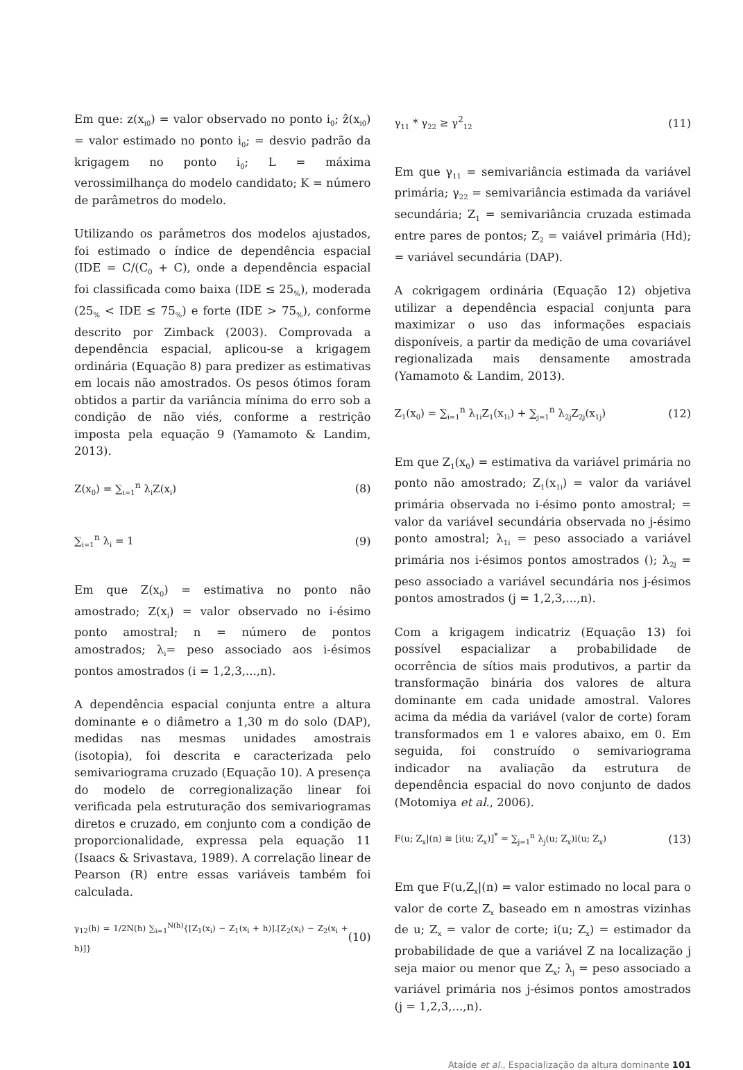Em que: z(x<sub>i0</sub>) = valor observado no ponto i<sub>0</sub>; ẑ(x<sub>i0</sub>) = valor estimado no ponto i<sub>0</sub>; = desvio padrão da krigagem no ponto i<sub>0</sub>; L = máxima verossimilhança do modelo candidato; K = número de parâmetros do modelo.
Utilizando os parâmetros dos modelos ajustados, foi estimado o índice de dependência espacial (IDE = C/(C<sub>0</sub> + C), onde a dependência espacial foi classificada como baixa (IDE ≤ 25<sub>%</sub>), moderada (25<sub>%</sub> < IDE ≤ 75<sub>%</sub>) e forte (IDE > 75<sub>%</sub>), conforme descrito por Zimback (2003). Comprovada a dependência espacial, aplicou-se a krigagem ordinária (Equação 8) para predizer as estimativas em locais não amostrados. Os pesos ótimos foram obtidos a partir da variância mínima do erro sob a condição de não viés, conforme a restrição imposta pela equação 9 (Yamamoto & Landim, 2013).
Z(x<sub>0</sub>) = ∑<sub>i=1</sub><sup>n</sup> λ<sub>i</sub>Z(x<sub>i</sub>) (8)
∑<sub>i=1</sub><sup>n</sup> λ<sub>i</sub> = 1 (9)
Em que Z(x<sub>0</sub>) = estimativa no ponto não amostrado; Z(x<sub>i</sub>) = valor observado no i-ésimo ponto amostral; n = número de pontos amostrados; λ<sub>i</sub>= peso associado aos i-ésimos pontos amostrados (i = 1,2,3,...,n).
A dependência espacial conjunta entre a altura dominante e o diâmetro a 1,30 m do solo (DAP), medidas nas mesmas unidades amostrais (isotopia), foi descrita e caracterizada pelo semivariograma cruzado (Equação 10). A presença do modelo de corregionalização linear foi verificada pela estruturação dos semivariogramas diretos e cruzado, em conjunto com a condição de proporcionalidade, expressa pela equação 11 (Isaacs & Srivastava, 1989). A correlação linear de Pearson (R) entre essas variáveis também foi calculada.
γ<sub>12</sub>(h) = 1/2N(h) ∑<sub>i=1</sub><sup>N(h)</sup>{[Z<sub>1</sub>(x<sub>i</sub>) − Z<sub>1</sub>(x<sub>i</sub> + h)].[Z<sub>2</sub>(x<sub>i</sub>) − Z<sub>2</sub>(x<sub>i</sub> + h)]} (10)
γ<sub>11</sub> * γ<sub>22</sub> ≥ γ<sup>2</sup><sub>12</sub> (11)
Em que γ<sub>11</sub> = semivariância estimada da variável primária; γ<sub>22</sub> = semivariância estimada da variável secundária; Z<sub>1</sub> = semivariância cruzada estimada entre pares de pontos; Z<sub>2</sub> = vaiável primária (Hd); = variável secundária (DAP).
A cokrigagem ordinária (Equação 12) objetiva utilizar a dependência espacial conjunta para maximizar o uso das informações espaciais disponíveis, a partir da medição de uma covariável regionalizada mais densamente amostrada (Yamamoto & Landim, 2013).
Z<sub>1</sub>(x<sub>0</sub>) = ∑<sub>i=1</sub><sup>n</sup> λ<sub>1i</sub>Z<sub>1</sub>(x<sub>1i</sub>) + ∑<sub>j=1</sub><sup>n</sup> λ<sub>2j</sub>Z<sub>2j</sub>(x<sub>1j</sub>) (12)
Em que Z<sub>1</sub>(x<sub>0</sub>) = estimativa da variável primária no ponto não amostrado; Z<sub>1</sub>(x<sub>1i</sub>) = valor da variável primária observada no i-ésimo ponto amostral; = valor da variável secundária observada no j-ésimo ponto amostral; λ<sub>1i</sub> = peso associado a variável primária nos i-ésimos pontos amostrados (); λ<sub>2j</sub> = peso associado a variável secundária nos j-ésimos pontos amostrados (j = 1,2,3,...,n).
Com a krigagem indicatriz (Equação 13) foi possível espacializar a probabilidade de ocorrência de sítios mais produtivos, a partir da transformação binária dos valores de altura dominante em cada unidade amostral. Valores acima da média da variável (valor de corte) foram transformados em 1 e valores abaixo, em 0. Em seguida, foi construído o semivariograma indicador na avaliação da estrutura de dependência espacial do novo conjunto de dados (Motomiya et al., 2006).
F(u; Z<sub>x</sub>|(n) ≅ [i(u; Z<sub>x</sub>)]<sup>*</sup> = ∑<sub>j=1</sub><sup>n</sup> λ<sub>j</sub>(u; Z<sub>x</sub>)i(u; Z<sub>x</sub>) (13)
Em que F(u,Z<sub>x</sub>|(n) = valor estimado no local para o valor de corte Z<sub>x</sub> baseado em n amostras vizinhas de u; Z<sub>x</sub> = valor de corte; i(u; Z<sub>x</sub>) = estimador da probabilidade de que a variável Z na localização j seja maior ou menor que Z<sub>x</sub>; λ<sub>j</sub> = peso associado a variável primária nos j-ésimos pontos amostrados (j = 1,2,3,...,n).
Ataíde et al., Espacialização da altura dominante 101